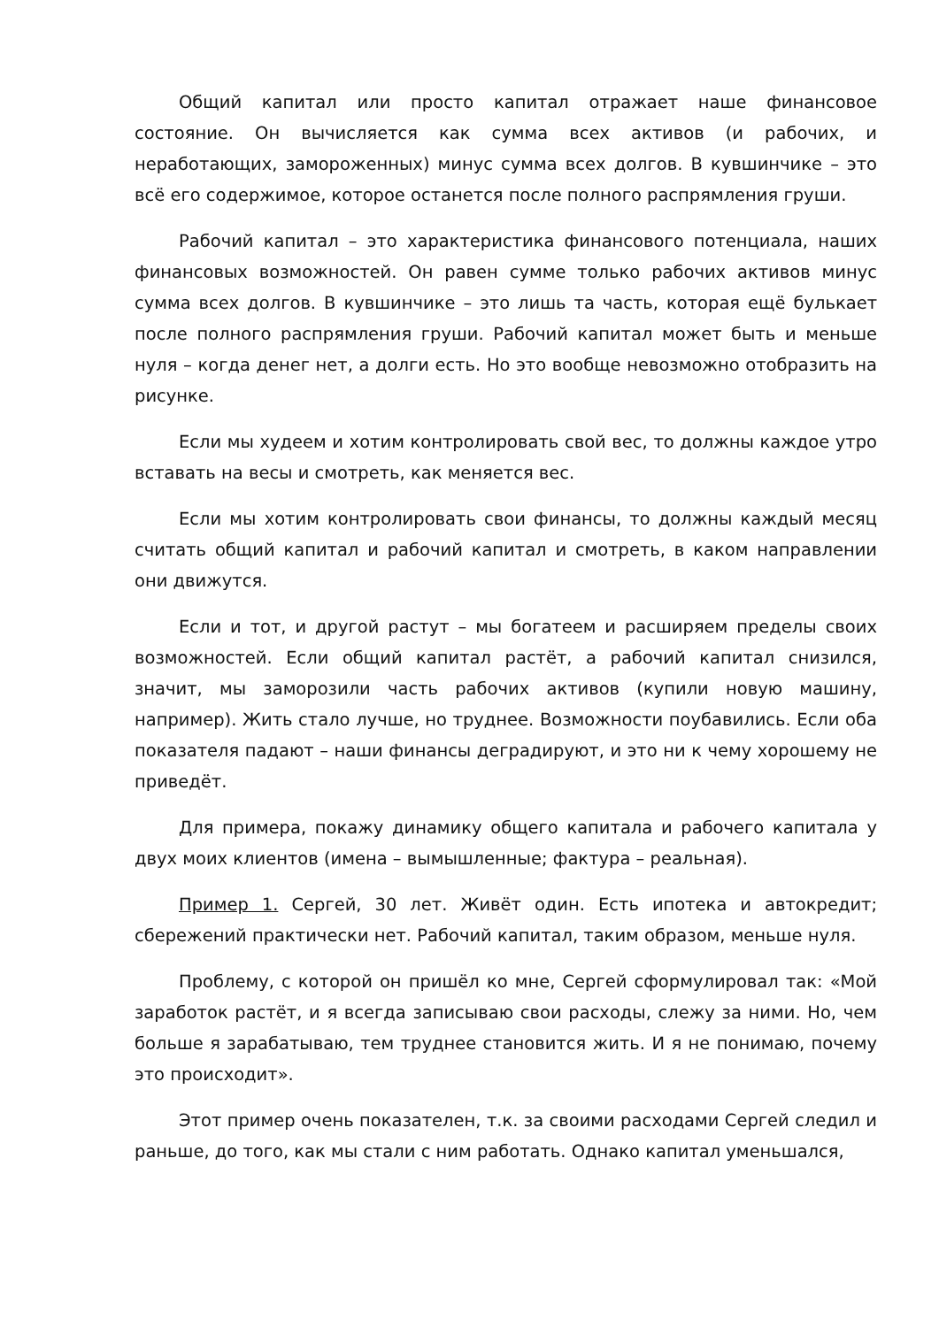Общий капитал или просто капитал отражает наше финансовое состояние. Он вычисляется как сумма всех активов (и рабочих, и неработающих, замороженных) минус сумма всех долгов. В кувшинчике – это всё его содержимое, которое останется после полного распрямления груши.
Рабочий капитал – это характеристика финансового потенциала, наших финансовых возможностей. Он равен сумме только рабочих активов минус сумма всех долгов. В кувшинчике – это лишь та часть, которая ещё булькает после полного распрямления груши. Рабочий капитал может быть и меньше нуля – когда денег нет, а долги есть. Но это вообще невозможно отобразить на рисунке.
Если мы худеем и хотим контролировать свой вес, то должны каждое утро вставать на весы и смотреть, как меняется вес.
Если мы хотим контролировать свои финансы, то должны каждый месяц считать общий капитал и рабочий капитал и смотреть, в каком направлении они движутся.
Если и тот, и другой растут – мы богатеем и расширяем пределы своих возможностей. Если общий капитал растёт, а рабочий капитал снизился, значит, мы заморозили часть рабочих активов (купили новую машину, например). Жить стало лучше, но труднее. Возможности поубавились. Если оба показателя падают – наши финансы деградируют, и это ни к чему хорошему не приведёт.
Для примера, покажу динамику общего капитала и рабочего капитала у двух моих клиентов (имена – вымышленные; фактура – реальная).
Пример 1. Сергей, 30 лет. Живёт один. Есть ипотека и автокредит; сбережений практически нет. Рабочий капитал, таким образом, меньше нуля.
Проблему, с которой он пришёл ко мне, Сергей сформулировал так: «Мой заработок растёт, и я всегда записываю свои расходы, слежу за ними. Но, чем больше я зарабатываю, тем труднее становится жить. И я не понимаю, почему это происходит».
Этот пример очень показателен, т.к. за своими расходами Сергей следил и раньше, до того, как мы стали с ним работать. Однако капитал уменьшался,